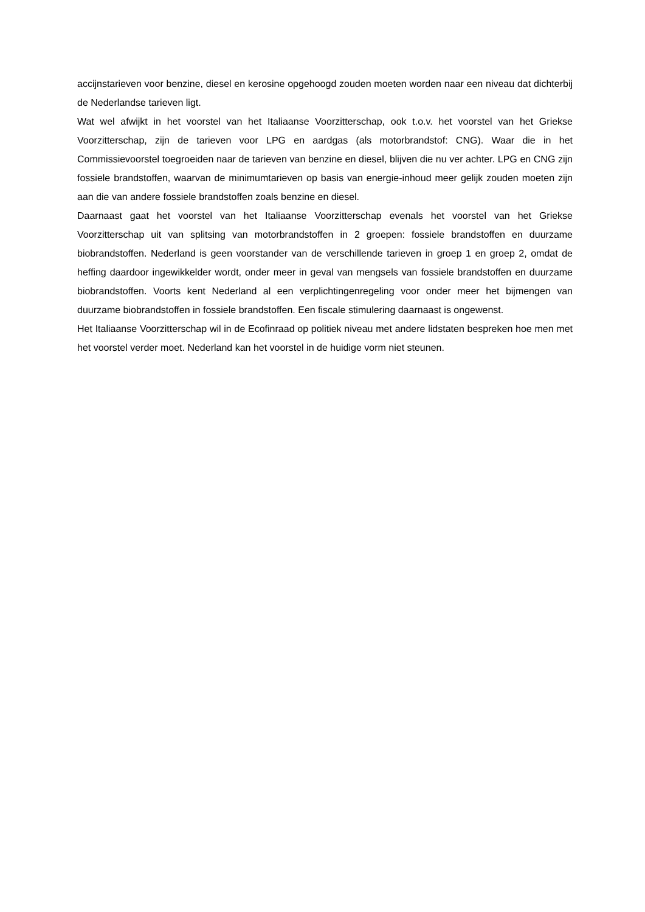accijnstarieven voor benzine, diesel en kerosine opgehoogd zouden moeten worden naar een niveau dat dichterbij de Nederlandse tarieven ligt.
Wat wel afwijkt in het voorstel van het Italiaanse Voorzitterschap, ook t.o.v. het voorstel van het Griekse Voorzitterschap, zijn de tarieven voor LPG en aardgas (als motorbrandstof: CNG). Waar die in het Commissievoorstel toegroeiden naar de tarieven van benzine en diesel, blijven die nu ver achter. LPG en CNG zijn fossiele brandstoffen, waarvan de minimumtarieven op basis van energie-inhoud meer gelijk zouden moeten zijn aan die van andere fossiele brandstoffen zoals benzine en diesel.
Daarnaast gaat het voorstel van het Italiaanse Voorzitterschap evenals het voorstel van het Griekse Voorzitterschap uit van splitsing van motorbrandstoffen in 2 groepen: fossiele brandstoffen en duurzame biobrandstoffen. Nederland is geen voorstander van de verschillende tarieven in groep 1 en groep 2, omdat de heffing daardoor ingewikkelder wordt, onder meer in geval van mengsels van fossiele brandstoffen en duurzame biobrandstoffen. Voorts kent Nederland al een verplichtingenregeling voor onder meer het bijmengen van duurzame biobrandstoffen in fossiele brandstoffen. Een fiscale stimulering daarnaast is ongewenst.
Het Italiaanse Voorzitterschap wil in de Ecofinraad op politiek niveau met andere lidstaten bespreken hoe men met het voorstel verder moet. Nederland kan het voorstel in de huidige vorm niet steunen.